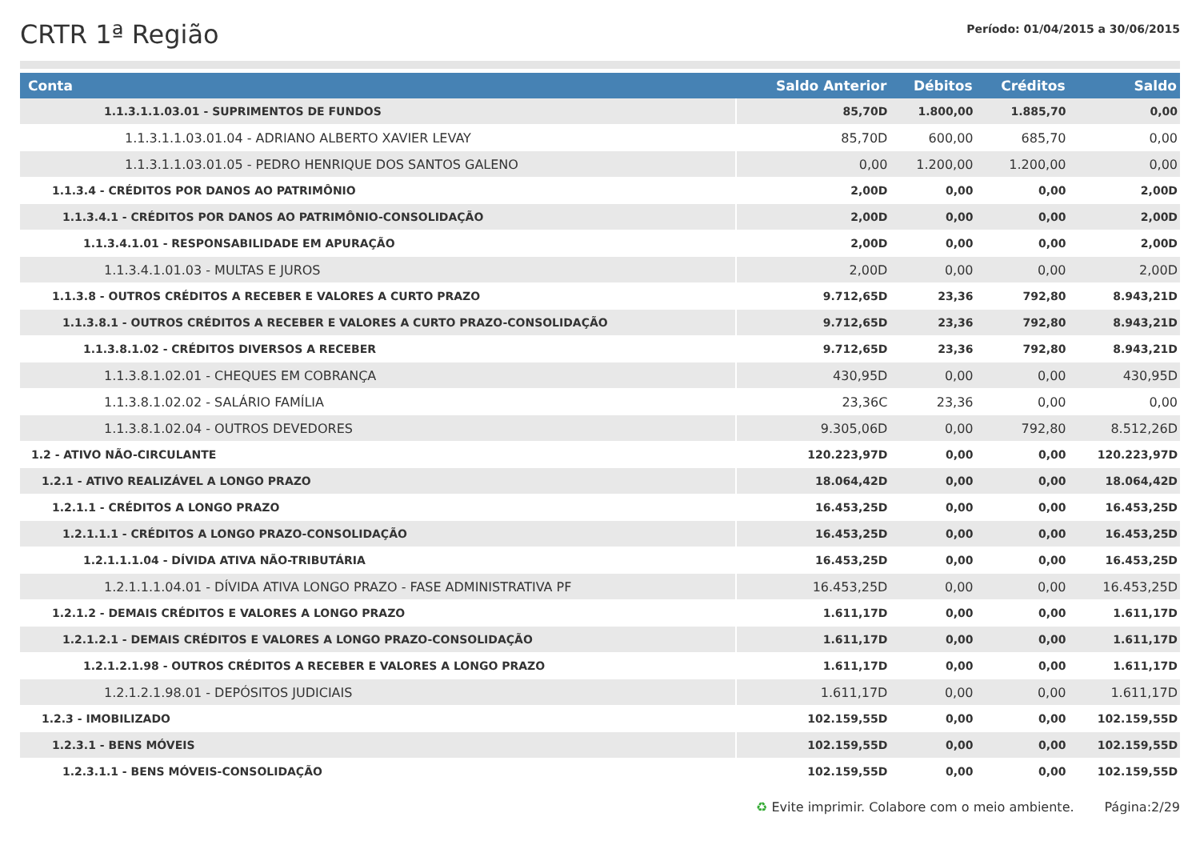CRTR 1ª Região
Período: 01/04/2015 a 30/06/2015
| Conta | Saldo Anterior | Débitos | Créditos | Saldo |
| --- | --- | --- | --- | --- |
| 1.1.3.1.1.03.01 - SUPRIMENTOS DE FUNDOS | 85,70D | 1.800,00 | 1.885,70 | 0,00 |
| 1.1.3.1.1.03.01.04 - ADRIANO ALBERTO XAVIER LEVAY | 85,70D | 600,00 | 685,70 | 0,00 |
| 1.1.3.1.1.03.01.05 - PEDRO HENRIQUE DOS SANTOS GALENO | 0,00 | 1.200,00 | 1.200,00 | 0,00 |
| 1.1.3.4 - CRÉDITOS POR DANOS AO PATRIMÔNIO | 2,00D | 0,00 | 0,00 | 2,00D |
| 1.1.3.4.1 - CRÉDITOS POR DANOS AO PATRIMÔNIO-CONSOLIDAÇÃO | 2,00D | 0,00 | 0,00 | 2,00D |
| 1.1.3.4.1.01 - RESPONSABILIDADE EM APURAÇÃO | 2,00D | 0,00 | 0,00 | 2,00D |
| 1.1.3.4.1.01.03 - MULTAS E JUROS | 2,00D | 0,00 | 0,00 | 2,00D |
| 1.1.3.8 - OUTROS CRÉDITOS A RECEBER E VALORES A CURTO PRAZO | 9.712,65D | 23,36 | 792,80 | 8.943,21D |
| 1.1.3.8.1 - OUTROS CRÉDITOS A RECEBER E VALORES A CURTO PRAZO-CONSOLIDAÇÃO | 9.712,65D | 23,36 | 792,80 | 8.943,21D |
| 1.1.3.8.1.02 - CRÉDITOS DIVERSOS A RECEBER | 9.712,65D | 23,36 | 792,80 | 8.943,21D |
| 1.1.3.8.1.02.01 - CHEQUES EM COBRANÇA | 430,95D | 0,00 | 0,00 | 430,95D |
| 1.1.3.8.1.02.02 - SALÁRIO FAMÍLIA | 23,36C | 23,36 | 0,00 | 0,00 |
| 1.1.3.8.1.02.04 - OUTROS DEVEDORES | 9.305,06D | 0,00 | 792,80 | 8.512,26D |
| 1.2 - ATIVO NÃO-CIRCULANTE | 120.223,97D | 0,00 | 0,00 | 120.223,97D |
| 1.2.1 - ATIVO REALIZÁVEL A LONGO PRAZO | 18.064,42D | 0,00 | 0,00 | 18.064,42D |
| 1.2.1.1 - CRÉDITOS A LONGO PRAZO | 16.453,25D | 0,00 | 0,00 | 16.453,25D |
| 1.2.1.1.1 - CRÉDITOS A LONGO PRAZO-CONSOLIDAÇÃO | 16.453,25D | 0,00 | 0,00 | 16.453,25D |
| 1.2.1.1.1.04 - DÍVIDA ATIVA NÃO-TRIBUTÁRIA | 16.453,25D | 0,00 | 0,00 | 16.453,25D |
| 1.2.1.1.1.04.01 - DÍVIDA ATIVA LONGO PRAZO - FASE ADMINISTRATIVA PF | 16.453,25D | 0,00 | 0,00 | 16.453,25D |
| 1.2.1.2 - DEMAIS CRÉDITOS E VALORES A LONGO PRAZO | 1.611,17D | 0,00 | 0,00 | 1.611,17D |
| 1.2.1.2.1 - DEMAIS CRÉDITOS E VALORES A LONGO PRAZO-CONSOLIDAÇÃO | 1.611,17D | 0,00 | 0,00 | 1.611,17D |
| 1.2.1.2.1.98 - OUTROS CRÉDITOS A RECEBER E VALORES A LONGO PRAZO | 1.611,17D | 0,00 | 0,00 | 1.611,17D |
| 1.2.1.2.1.98.01 - DEPÓSITOS JUDICIAIS | 1.611,17D | 0,00 | 0,00 | 1.611,17D |
| 1.2.3 - IMOBILIZADO | 102.159,55D | 0,00 | 0,00 | 102.159,55D |
| 1.2.3.1 - BENS MÓVEIS | 102.159,55D | 0,00 | 0,00 | 102.159,55D |
| 1.2.3.1.1 - BENS MÓVEIS-CONSOLIDAÇÃO | 102.159,55D | 0,00 | 0,00 | 102.159,55D |
♻ Evite imprimir. Colabore com o meio ambiente. Página:2/29